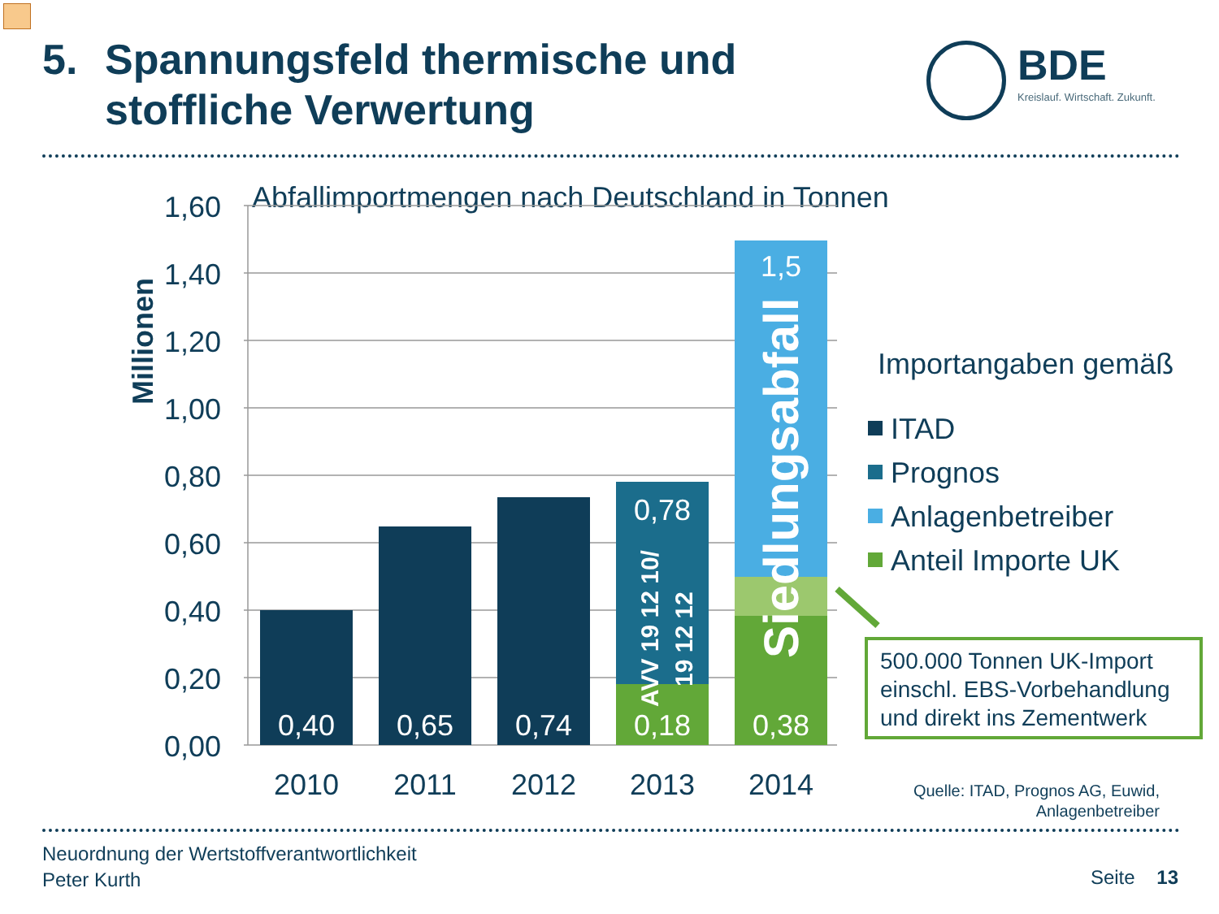5. Spannungsfeld thermische und
stoffliche Verwertung
BDE Kreislauf. Wirtschaft. Zukunft.
Abfallimportmengen nach Deutschland in Tonnen
Millionen
1,60
1,40
1,20
1,00
0,80
0,60
0,40
0,20
0,00
0,40
0,65
0,74
0,18
0,38
0,78
1,5
AVV 19 12 10/
19 12 12
Siedlungsabfall
2010
2011
2012
2013
2014
Importangaben gemäß
ITAD
Prognos
Anlagenbetreiber
Anteil Importe UK
500.000 Tonnen UK-Import
einschl. EBS-Vorbehandlung
und direkt ins Zementwerk
Quelle: ITAD, Prognos AG, Euwid,
Anlagenbetreiber
Neuordnung der Wertstoffverantwortlichkeit
Peter Kurth
Seite 13